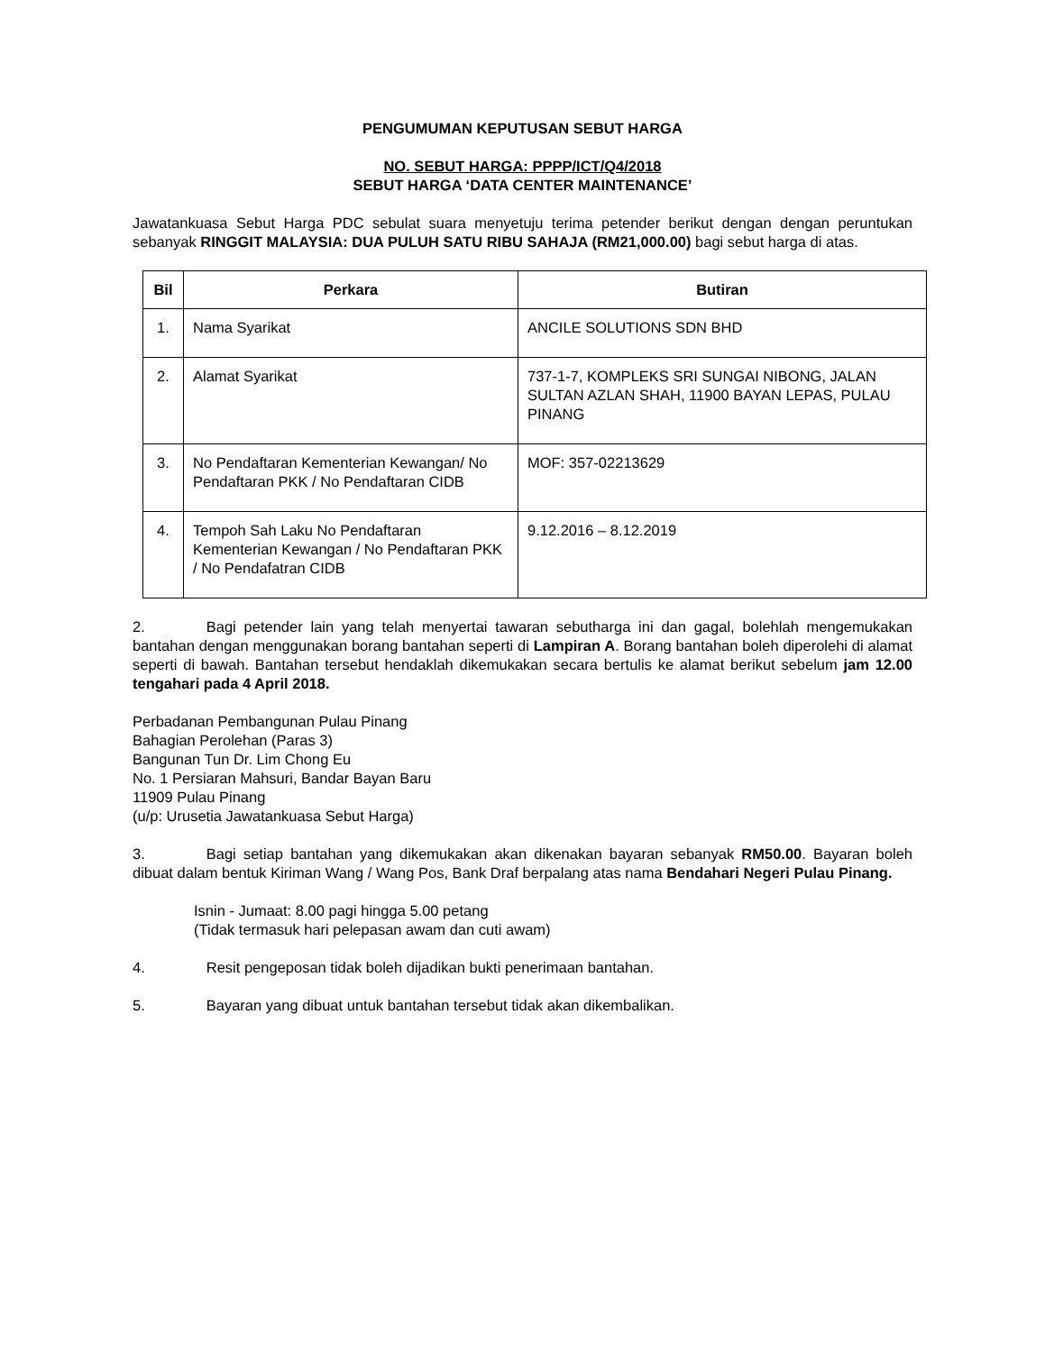PENGUMUMAN KEPUTUSAN SEBUT HARGA
NO. SEBUT HARGA: PPPP/ICT/Q4/2018
SEBUT HARGA ‘DATA CENTER MAINTENANCE’
Jawatankuasa Sebut Harga PDC sebulat suara menyetuju terima petender berikut dengan dengan peruntukan sebanyak RINGGIT MALAYSIA: DUA PULUH SATU RIBU SAHAJA (RM21,000.00) bagi sebut harga di atas.
| Bil | Perkara | Butiran |
| --- | --- | --- |
| 1. | Nama Syarikat | ANCILE SOLUTIONS SDN BHD |
| 2. | Alamat Syarikat | 737-1-7, KOMPLEKS SRI SUNGAI NIBONG, JALAN SULTAN AZLAN SHAH, 11900 BAYAN LEPAS, PULAU PINANG |
| 3. | No Pendaftaran Kementerian Kewangan/ No Pendaftaran PKK / No Pendaftaran CIDB | MOF: 357-02213629 |
| 4. | Tempoh Sah Laku No Pendaftaran Kementerian Kewangan / No Pendaftaran PKK / No Pendafatran CIDB | 9.12.2016 – 8.12.2019 |
2. Bagi petender lain yang telah menyertai tawaran sebutharga ini dan gagal, bolehlah mengemukakan bantahan dengan menggunakan borang bantahan seperti di Lampiran A. Borang bantahan boleh diperolehi di alamat seperti di bawah. Bantahan tersebut hendaklah dikemukakan secara bertulis ke alamat berikut sebelum jam 12.00 tengahari pada 4 April 2018.
Perbadanan Pembangunan Pulau Pinang
Bahagian Perolehan (Paras 3)
Bangunan Tun Dr. Lim Chong Eu
No. 1 Persiaran Mahsuri, Bandar Bayan Baru
11909 Pulau Pinang
(u/p: Urusetia Jawatankuasa Sebut Harga)
3. Bagi setiap bantahan yang dikemukakan akan dikenakan bayaran sebanyak RM50.00. Bayaran boleh dibuat dalam bentuk Kiriman Wang / Wang Pos, Bank Draf berpalang atas nama Bendahari Negeri Pulau Pinang.
Isnin - Jumaat: 8.00 pagi hingga 5.00 petang
(Tidak termasuk hari pelepasan awam dan cuti awam)
4. Resit pengeposan tidak boleh dijadikan bukti penerimaan bantahan.
5. Bayaran yang dibuat untuk bantahan tersebut tidak akan dikembalikan.